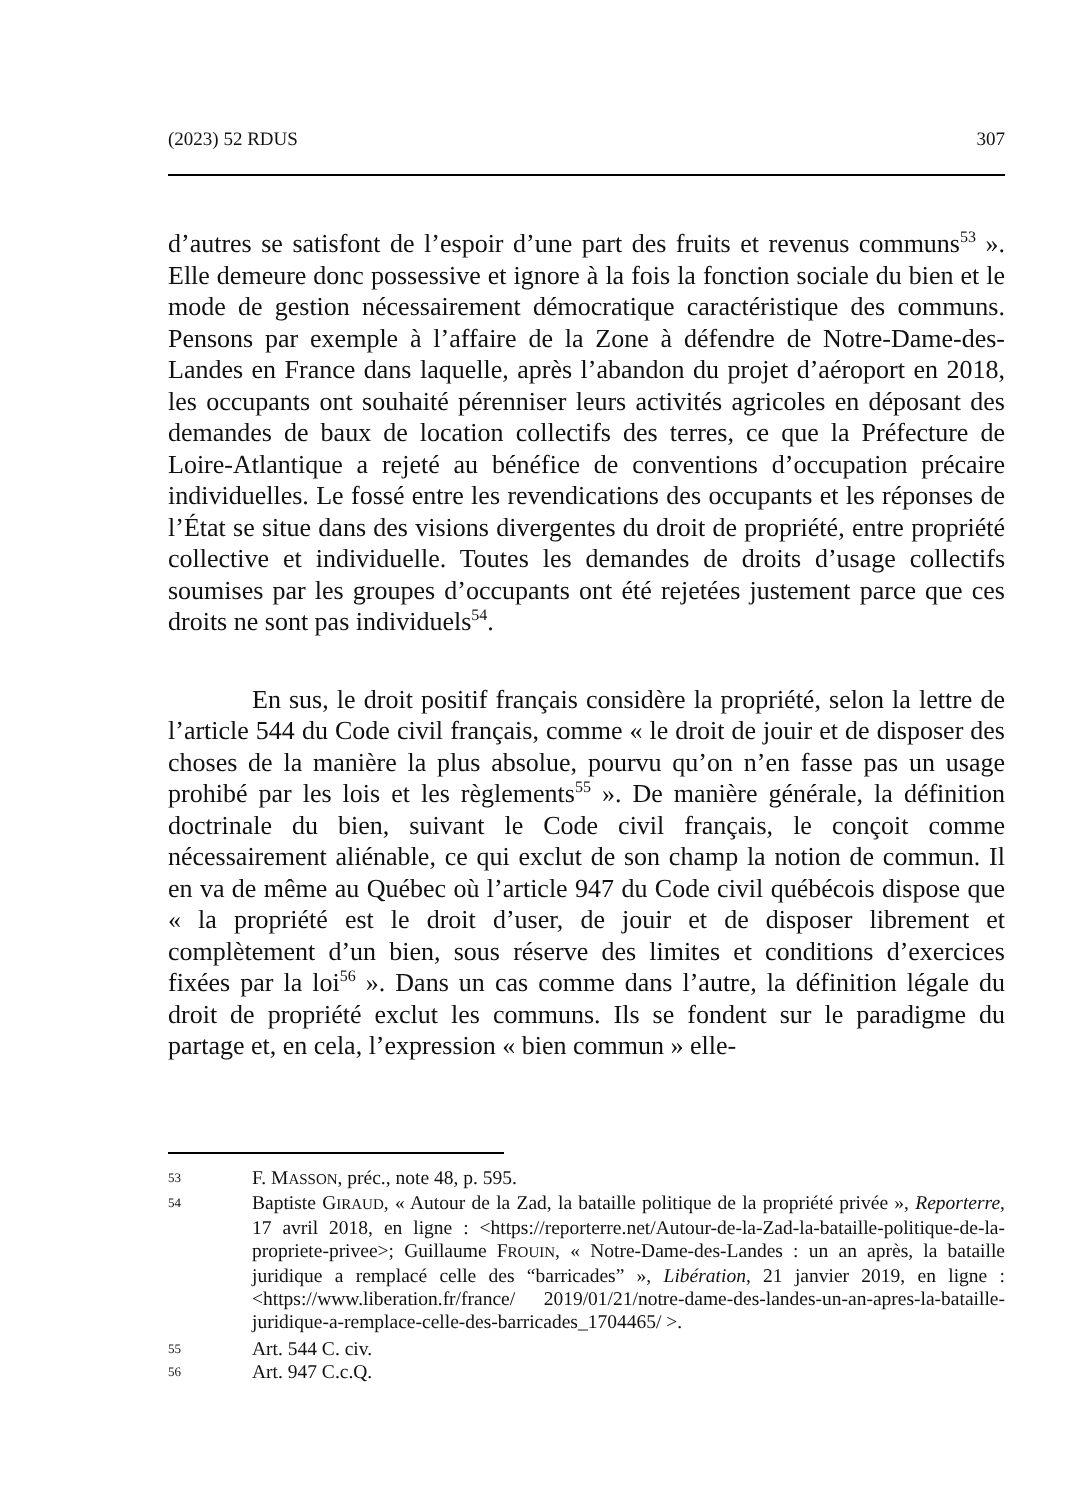(2023) 52 RDUS 307
d’autres se satisfont de l’espoir d’une part des fruits et revenus communs<sup>53</sup> ». Elle demeure donc possessive et ignore à la fois la fonction sociale du bien et le mode de gestion nécessairement démocratique caractéristique des communs. Pensons par exemple à l’affaire de la Zone à défendre de Notre-Dame-des-Landes en France dans laquelle, après l’abandon du projet d’aéroport en 2018, les occupants ont souhaité pérenniser leurs activités agricoles en déposant des demandes de baux de location collectifs des terres, ce que la Préfecture de Loire-Atlantique a rejeté au bénéfice de conventions d’occupation précaire individuelles. Le fossé entre les revendications des occupants et les réponses de l’État se situe dans des visions divergentes du droit de propriété, entre propriété collective et individuelle. Toutes les demandes de droits d’usage collectifs soumises par les groupes d’occupants ont été rejetées justement parce que ces droits ne sont pas individuels<sup>54</sup>.
En sus, le droit positif français considère la propriété, selon la lettre de l’article 544 du Code civil français, comme « le droit de jouir et de disposer des choses de la manière la plus absolue, pourvu qu’on n’en fasse pas un usage prohibé par les lois et les règlements<sup>55</sup> ». De manière générale, la définition doctrinale du bien, suivant le Code civil français, le conçoit comme nécessairement aliénable, ce qui exclut de son champ la notion de commun. Il en va de même au Québec où l’article 947 du Code civil québécois dispose que « la propriété est le droit d’user, de jouir et de disposer librement et complètement d’un bien, sous réserve des limites et conditions d’exercices fixées par la loi<sup>56</sup> ». Dans un cas comme dans l’autre, la définition légale du droit de propriété exclut les communs. Ils se fondent sur le paradigme du partage et, en cela, l’expression « bien commun » elle-
53
F. MASSON, préc., note 48, p. 595.
54
Baptiste GIRAUD, « Autour de la Zad, la bataille politique de la propriété privée », Reporterre, 17 avril 2018, en ligne : <https://reporterre.net/Autour-de-la-Zad-la-bataille-politique-de-la-propriete-privee>; Guillaume FROUIN, « Notre-Dame-des-Landes : un an après, la bataille juridique a remplacé celle des “barricades” », Libération, 21 janvier 2019, en ligne : <https://www.liberation.fr/france/ 2019/01/21/notre-dame-des-landes-un-an-apres-la-bataille-juridique-a-remplace-celle-des-barricades_1704465/ >.
55
Art. 544 C. civ.
56
Art. 947 C.c.Q.